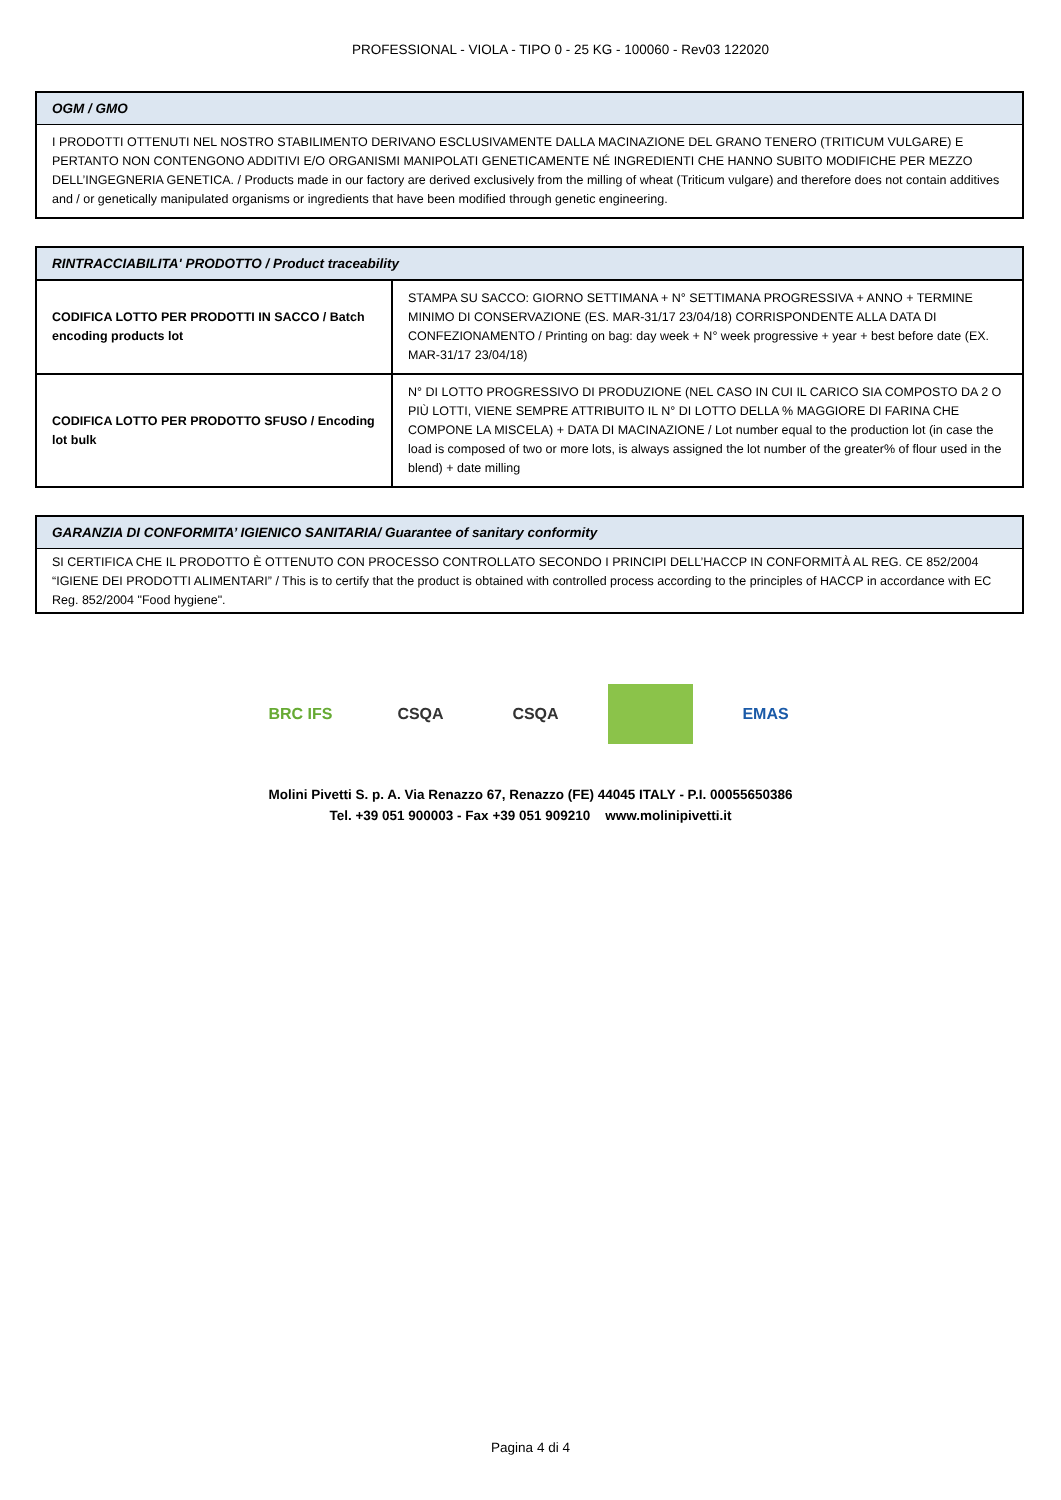PROFESSIONAL - VIOLA - TIPO 0 - 25 KG - 100060 - Rev03 122020
OGM / GMO
I PRODOTTI OTTENUTI NEL NOSTRO STABILIMENTO DERIVANO ESCLUSIVAMENTE DALLA MACINAZIONE DEL GRANO TENERO (TRITICUM VULGARE) E PERTANTO NON CONTENGONO ADDITIVI E/O ORGANISMI MANIPOLATI GENETICAMENTE NÉ INGREDIENTI CHE HANNO SUBITO MODIFICHE PER MEZZO DELL’INGEGNERIA GENETICA. / Products made in our factory are derived exclusively from the milling of wheat (Triticum vulgare) and therefore does not contain additives and / or genetically manipulated organisms or ingredients that have been modified through genetic engineering.
RINTRACCIABILITA' PRODOTTO / Product traceability
| CODIFICA LOTTO PER PRODOTTI IN SACCO / Batch encoding products lot | STAMPA SU SACCO: GIORNO SETTIMANA + N° SETTIMANA PROGRESSIVA + ANNO + TERMINE MINIMO DI CONSERVAZIONE (ES. MAR-31/17 23/04/18) CORRISPONDENTE ALLA DATA DI CONFEZIONAMENTO / Printing on bag: day week + N° week progressive + year + best before date (EX. MAR-31/17 23/04/18) |
| CODIFICA LOTTO PER PRODOTTO SFUSO / Encoding lot bulk | N° DI LOTTO PROGRESSIVO DI PRODUZIONE (NEL CASO IN CUI IL CARICO SIA COMPOSTO DA 2 O PIÙ LOTTI, VIENE SEMPRE ATTRIBUITO IL N° DI LOTTO DELLA % MAGGIORE DI FARINA CHE COMPONE LA MISCELA) + DATA DI MACINAZIONE / Lot number equal to the production lot (in case the load is composed of two or more lots, is always assigned the lot number of the greater% of flour used in the blend) + date milling |
GARANZIA DI CONFORMITA’ IGIENICO SANITARIA/ Guarantee of sanitary conformity
SI CERTIFICA CHE IL PRODOTTO È OTTENUTO CON PROCESSO CONTROLLATO SECONDO I PRINCIPI DELL’HACCP IN CONFORMITÀ AL REG. CE 852/2004 “IGIENE DEI PRODOTTI ALIMENTARI” / This is to certify that the product is obtained with controlled process according to the principles of HACCP in accordance with EC Reg. 852/2004 "Food hygiene".
BRC IFS CSQA CSQA EMAS
Molini Pivetti S. p. A. Via Renazzo 67, Renazzo (FE) 44045 ITALY - P.I. 00055650386
Tel. +39 051 900003 - Fax +39 051 909210 www.molinipivetti.it
Pagina 4 di 4